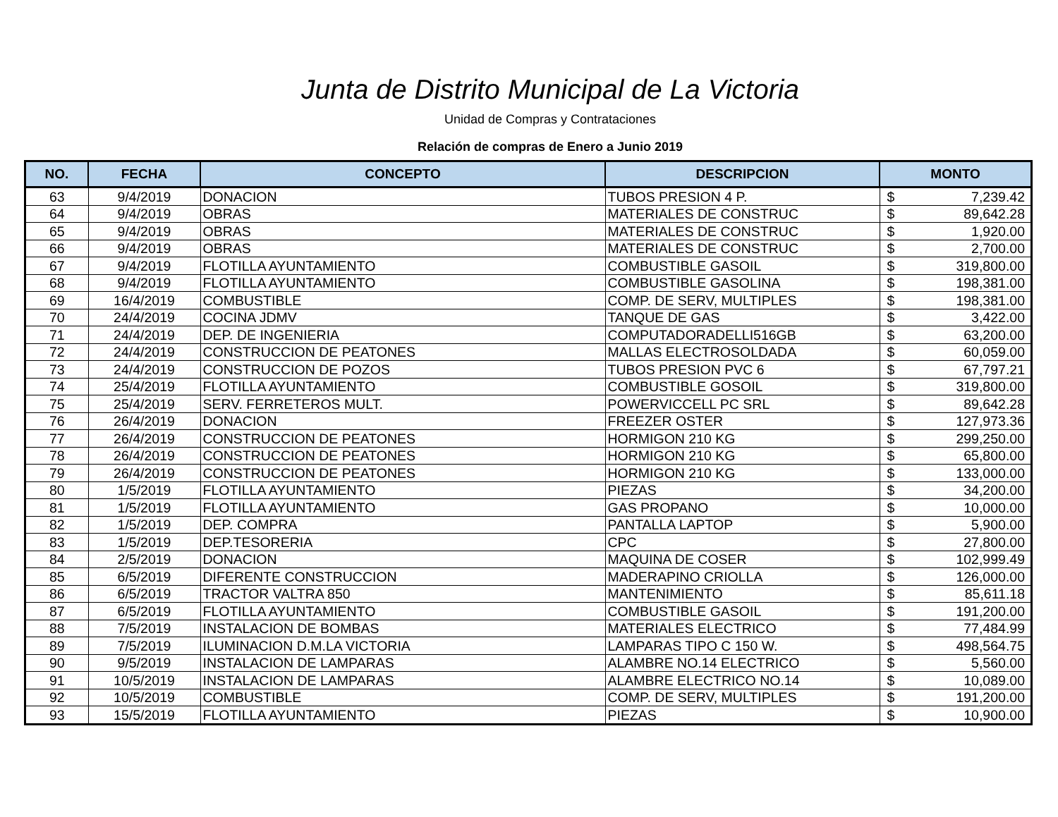Junta de Distrito Municipal de La Victoria
Unidad de Compras y Contrataciones
Relación de compras de Enero a Junio 2019
| NO. | FECHA | CONCEPTO | DESCRIPCION | MONTO | |
| --- | --- | --- | --- | --- | --- |
| 63 | 9/4/2019 | DONACION | TUBOS PRESION 4 P. | $ | 7,239.42 |
| 64 | 9/4/2019 | OBRAS | MATERIALES DE CONSTRUC | $ | 89,642.28 |
| 65 | 9/4/2019 | OBRAS | MATERIALES DE CONSTRUC | $ | 1,920.00 |
| 66 | 9/4/2019 | OBRAS | MATERIALES DE CONSTRUC | $ | 2,700.00 |
| 67 | 9/4/2019 | FLOTILLA AYUNTAMIENTO | COMBUSTIBLE GASOIL | $ | 319,800.00 |
| 68 | 9/4/2019 | FLOTILLA AYUNTAMIENTO | COMBUSTIBLE GASOLINA | $ | 198,381.00 |
| 69 | 16/4/2019 | COMBUSTIBLE | COMP. DE SERV, MULTIPLES | $ | 198,381.00 |
| 70 | 24/4/2019 | COCINA JDMV | TANQUE DE GAS | $ | 3,422.00 |
| 71 | 24/4/2019 | DEP. DE INGENIERIA | COMPUTADORADELLI516GB | $ | 63,200.00 |
| 72 | 24/4/2019 | CONSTRUCCION DE PEATONES | MALLAS ELECTROSOLDADA | $ | 60,059.00 |
| 73 | 24/4/2019 | CONSTRUCCION DE POZOS | TUBOS PRESION PVC 6 | $ | 67,797.21 |
| 74 | 25/4/2019 | FLOTILLA AYUNTAMIENTO | COMBUSTIBLE GOSOIL | $ | 319,800.00 |
| 75 | 25/4/2019 | SERV. FERRETEROS MULT. | POWERVICCELL PC SRL | $ | 89,642.28 |
| 76 | 26/4/2019 | DONACION | FREEZER OSTER | $ | 127,973.36 |
| 77 | 26/4/2019 | CONSTRUCCION DE PEATONES | HORMIGON 210 KG | $ | 299,250.00 |
| 78 | 26/4/2019 | CONSTRUCCION DE PEATONES | HORMIGON 210 KG | $ | 65,800.00 |
| 79 | 26/4/2019 | CONSTRUCCION DE PEATONES | HORMIGON 210 KG | $ | 133,000.00 |
| 80 | 1/5/2019 | FLOTILLA AYUNTAMIENTO | PIEZAS | $ | 34,200.00 |
| 81 | 1/5/2019 | FLOTILLA AYUNTAMIENTO | GAS PROPANO | $ | 10,000.00 |
| 82 | 1/5/2019 | DEP. COMPRA | PANTALLA LAPTOP | $ | 5,900.00 |
| 83 | 1/5/2019 | DEP.TESORERIA | CPC | $ | 27,800.00 |
| 84 | 2/5/2019 | DONACION | MAQUINA DE COSER | $ | 102,999.49 |
| 85 | 6/5/2019 | DIFERENTE CONSTRUCCION | MADERAPINO CRIOLLA | $ | 126,000.00 |
| 86 | 6/5/2019 | TRACTOR VALTRA 850 | MANTENIMIENTO | $ | 85,611.18 |
| 87 | 6/5/2019 | FLOTILLA AYUNTAMIENTO | COMBUSTIBLE GASOIL | $ | 191,200.00 |
| 88 | 7/5/2019 | INSTALACION DE BOMBAS | MATERIALES ELECTRICO | $ | 77,484.99 |
| 89 | 7/5/2019 | ILUMINACION D.M.LA VICTORIA | LAMPARAS TIPO C 150 W. | $ | 498,564.75 |
| 90 | 9/5/2019 | INSTALACION DE LAMPARAS | ALAMBRE NO.14 ELECTRICO | $ | 5,560.00 |
| 91 | 10/5/2019 | INSTALACION DE LAMPARAS | ALAMBRE ELECTRICO NO.14 | $ | 10,089.00 |
| 92 | 10/5/2019 | COMBUSTIBLE | COMP. DE SERV, MULTIPLES | $ | 191,200.00 |
| 93 | 15/5/2019 | FLOTILLA AYUNTAMIENTO | PIEZAS | $ | 10,900.00 |